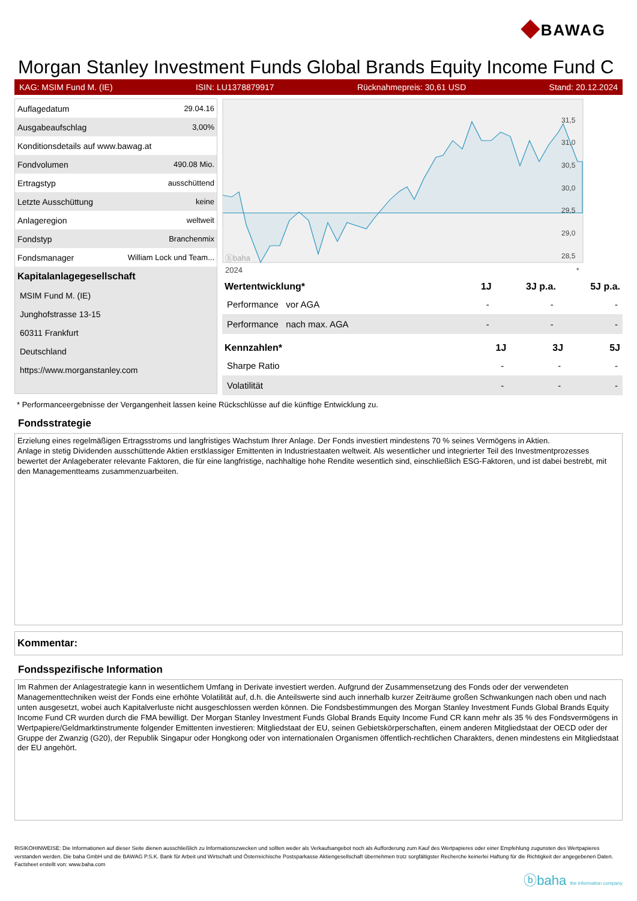◆BAWAG
Morgan Stanley Investment Funds Global Brands Equity Income Fund C
KAG: MSIM Fund M. (IE) ISIN: LU1378879917 Rücknahmepreis: 30,61 USD Stand: 20.12.2024
| Auflagedatum | 29.04.16 |
| Ausgabeaufschlag | 3,00% |
| Konditionsdetails auf www.bawag.at | |
| Fondvolumen | 490.08 Mio. |
| Ertragstyp | ausschüttend |
| Letzte Ausschüttung | keine |
| Anlageregion | weltweit |
| Fondstyp | Branchenmix |
| Fondsmanager | William Lock und Team... |
| Kapitalanlagegesellschaft | |
| MSIM Fund M. (IE) | |
| Junghofstrasse 13-15 | |
| 60311 Frankfurt | |
| Deutschland | |
| https://www.morganstanley.com | |
ⓑbaha
2024
31,5
31,0
30,5
30,0
29,5
29,0
28,5
*
| Wertentwicklung* | 1J | 3J p.a. | 5J p.a. |
| --- | --- | --- | --- |
| Performance vor AGA | - | - | - |
| Performance nach max. AGA | - | - | - |
| Kennzahlen* | 1J | 3J | 5J |
| --- | --- | --- | --- |
| Sharpe Ratio | - | - | - |
| Volatilität | - | - | - |
* Performanceergebnisse der Vergangenheit lassen keine Rückschlüsse auf die künftige Entwicklung zu.
Fondsstrategie
Erzielung eines regelmäßigen Ertragsstroms und langfristiges Wachstum Ihrer Anlage. Der Fonds investiert mindestens 70 % seines Vermögens in Aktien.
Anlage in stetig Dividenden ausschüttende Aktien erstklassiger Emittenten in Industriestaaten weltweit. Als wesentlicher und integrierter Teil des Investmentprozesses bewertet der Anlageberater relevante Faktoren, die für eine langfristige, nachhaltige hohe Rendite wesentlich sind, einschließlich ESG-Faktoren, und ist dabei bestrebt, mit den Managementteams zusammenzuarbeiten.
Kommentar:
Fondsspezifische Information
Im Rahmen der Anlagestrategie kann in wesentlichem Umfang in Derivate investiert werden. Aufgrund der Zusammensetzung des Fonds oder der verwendeten Managementtechniken weist der Fonds eine erhöhte Volatilität auf, d.h. die Anteilswerte sind auch innerhalb kurzer Zeiträume großen Schwankungen nach oben und nach unten ausgesetzt, wobei auch Kapitalverluste nicht ausgeschlossen werden können. Die Fondsbestimmungen des Morgan Stanley Investment Funds Global Brands Equity Income Fund CR wurden durch die FMA bewilligt. Der Morgan Stanley Investment Funds Global Brands Equity Income Fund CR kann mehr als 35 % des Fondsvermögens in Wertpapiere/Geldmarktinstrumente folgender Emittenten investieren: Mitgliedstaat der EU, seinen Gebietskörperschaften, einem anderen Mitgliedstaat der OECD oder der Gruppe der Zwanzig (G20), der Republik Singapur oder Hongkong oder von internationalen Organismen öffentlich-rechtlichen Charakters, denen mindestens ein Mitgliedstaat der EU angehört.
RISIKOHINWEISE: Die Informationen auf dieser Seite dienen ausschließlich zu Informationszwecken und sollten weder als Verkaufsangebot noch als Aufforderung zum Kauf des Wertpapieres oder einer Empfehlung zugunsten des Wertpapieres verstanden werden. Die baha GmbH und die BAWAG P.S.K. Bank für Arbeit und Wirtschaft und Österreichische Postsparkasse Aktiengesellschaft übernehmen trotz sorgfältigster Recherche keinerlei Haftung für die Richtigkeit der angegebenen Daten.
Factsheet erstellt von: www.baha.com
ⓑbaha the information company